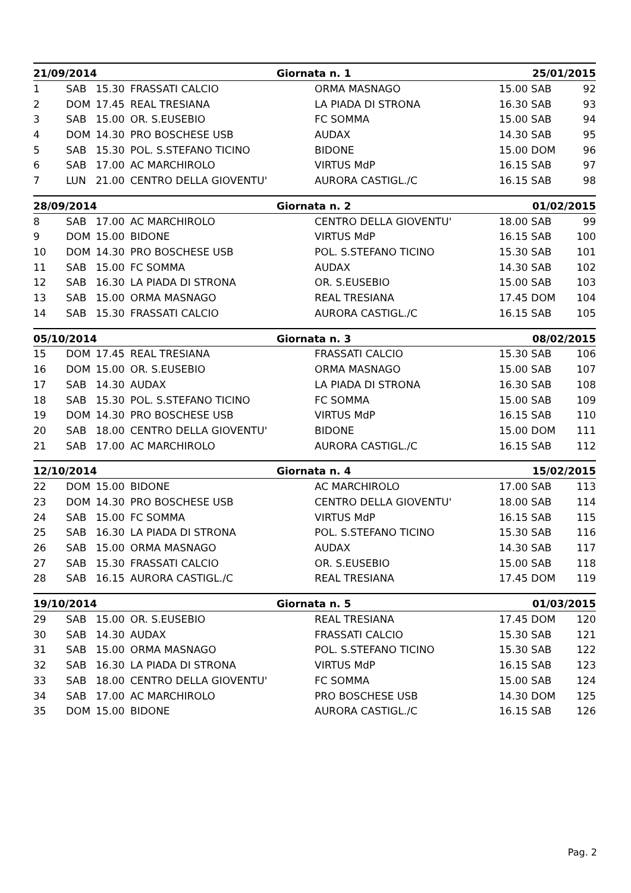| 21/09/2014 | | | | Giornata n. 1 | 25/01/2015 | |
| --- | --- | --- | --- | --- | --- | --- |
| 1 | SAB | 15.30 | FRASSATI CALCIO | ORMA MASNAGO | 15.00 SAB | 92 |
| 2 | DOM | 17.45 | REAL TRESIANA | LA PIADA DI STRONA | 16.30 SAB | 93 |
| 3 | SAB | 15.00 | OR. S.EUSEBIO | FC SOMMA | 15.00 SAB | 94 |
| 4 | DOM | 14.30 | PRO BOSCHESE USB | AUDAX | 14.30 SAB | 95 |
| 5 | SAB | 15.30 | POL. S.STEFANO TICINO | BIDONE | 15.00 DOM | 96 |
| 6 | SAB | 17.00 | AC MARCHIROLO | VIRTUS MdP | 16.15 SAB | 97 |
| 7 | LUN | 21.00 | CENTRO DELLA GIOVENTU' | AURORA CASTIGL./C | 16.15 SAB | 98 |
| 28/09/2014 | | | | Giornata n. 2 | 01/02/2015 | |
| --- | --- | --- | --- | --- | --- | --- |
| 8 | SAB | 17.00 | AC MARCHIROLO | CENTRO DELLA GIOVENTU' | 18.00 SAB | 99 |
| 9 | DOM | 15.00 | BIDONE | VIRTUS MdP | 16.15 SAB | 100 |
| 10 | DOM | 14.30 | PRO BOSCHESE USB | POL. S.STEFANO TICINO | 15.30 SAB | 101 |
| 11 | SAB | 15.00 | FC SOMMA | AUDAX | 14.30 SAB | 102 |
| 12 | SAB | 16.30 | LA PIADA DI STRONA | OR. S.EUSEBIO | 15.00 SAB | 103 |
| 13 | SAB | 15.00 | ORMA MASNAGO | REAL TRESIANA | 17.45 DOM | 104 |
| 14 | SAB | 15.30 | FRASSATI CALCIO | AURORA CASTIGL./C | 16.15 SAB | 105 |
| 05/10/2014 | | | | Giornata n. 3 | 08/02/2015 | |
| --- | --- | --- | --- | --- | --- | --- |
| 15 | DOM | 17.45 | REAL TRESIANA | FRASSATI CALCIO | 15.30 SAB | 106 |
| 16 | DOM | 15.00 | OR. S.EUSEBIO | ORMA MASNAGO | 15.00 SAB | 107 |
| 17 | SAB | 14.30 | AUDAX | LA PIADA DI STRONA | 16.30 SAB | 108 |
| 18 | SAB | 15.30 | POL. S.STEFANO TICINO | FC SOMMA | 15.00 SAB | 109 |
| 19 | DOM | 14.30 | PRO BOSCHESE USB | VIRTUS MdP | 16.15 SAB | 110 |
| 20 | SAB | 18.00 | CENTRO DELLA GIOVENTU' | BIDONE | 15.00 DOM | 111 |
| 21 | SAB | 17.00 | AC MARCHIROLO | AURORA CASTIGL./C | 16.15 SAB | 112 |
| 12/10/2014 | | | | Giornata n. 4 | 15/02/2015 | |
| --- | --- | --- | --- | --- | --- | --- |
| 22 | DOM | 15.00 | BIDONE | AC MARCHIROLO | 17.00 SAB | 113 |
| 23 | DOM | 14.30 | PRO BOSCHESE USB | CENTRO DELLA GIOVENTU' | 18.00 SAB | 114 |
| 24 | SAB | 15.00 | FC SOMMA | VIRTUS MdP | 16.15 SAB | 115 |
| 25 | SAB | 16.30 | LA PIADA DI STRONA | POL. S.STEFANO TICINO | 15.30 SAB | 116 |
| 26 | SAB | 15.00 | ORMA MASNAGO | AUDAX | 14.30 SAB | 117 |
| 27 | SAB | 15.30 | FRASSATI CALCIO | OR. S.EUSEBIO | 15.00 SAB | 118 |
| 28 | SAB | 16.15 | AURORA CASTIGL./C | REAL TRESIANA | 17.45 DOM | 119 |
| 19/10/2014 | | | | Giornata n. 5 | 01/03/2015 | |
| --- | --- | --- | --- | --- | --- | --- |
| 29 | SAB | 15.00 | OR. S.EUSEBIO | REAL TRESIANA | 17.45 DOM | 120 |
| 30 | SAB | 14.30 | AUDAX | FRASSATI CALCIO | 15.30 SAB | 121 |
| 31 | SAB | 15.00 | ORMA MASNAGO | POL. S.STEFANO TICINO | 15.30 SAB | 122 |
| 32 | SAB | 16.30 | LA PIADA DI STRONA | VIRTUS MdP | 16.15 SAB | 123 |
| 33 | SAB | 18.00 | CENTRO DELLA GIOVENTU' | FC SOMMA | 15.00 SAB | 124 |
| 34 | SAB | 17.00 | AC MARCHIROLO | PRO BOSCHESE USB | 14.30 DOM | 125 |
| 35 | DOM | 15.00 | BIDONE | AURORA CASTIGL./C | 16.15 SAB | 126 |
Pag. 2